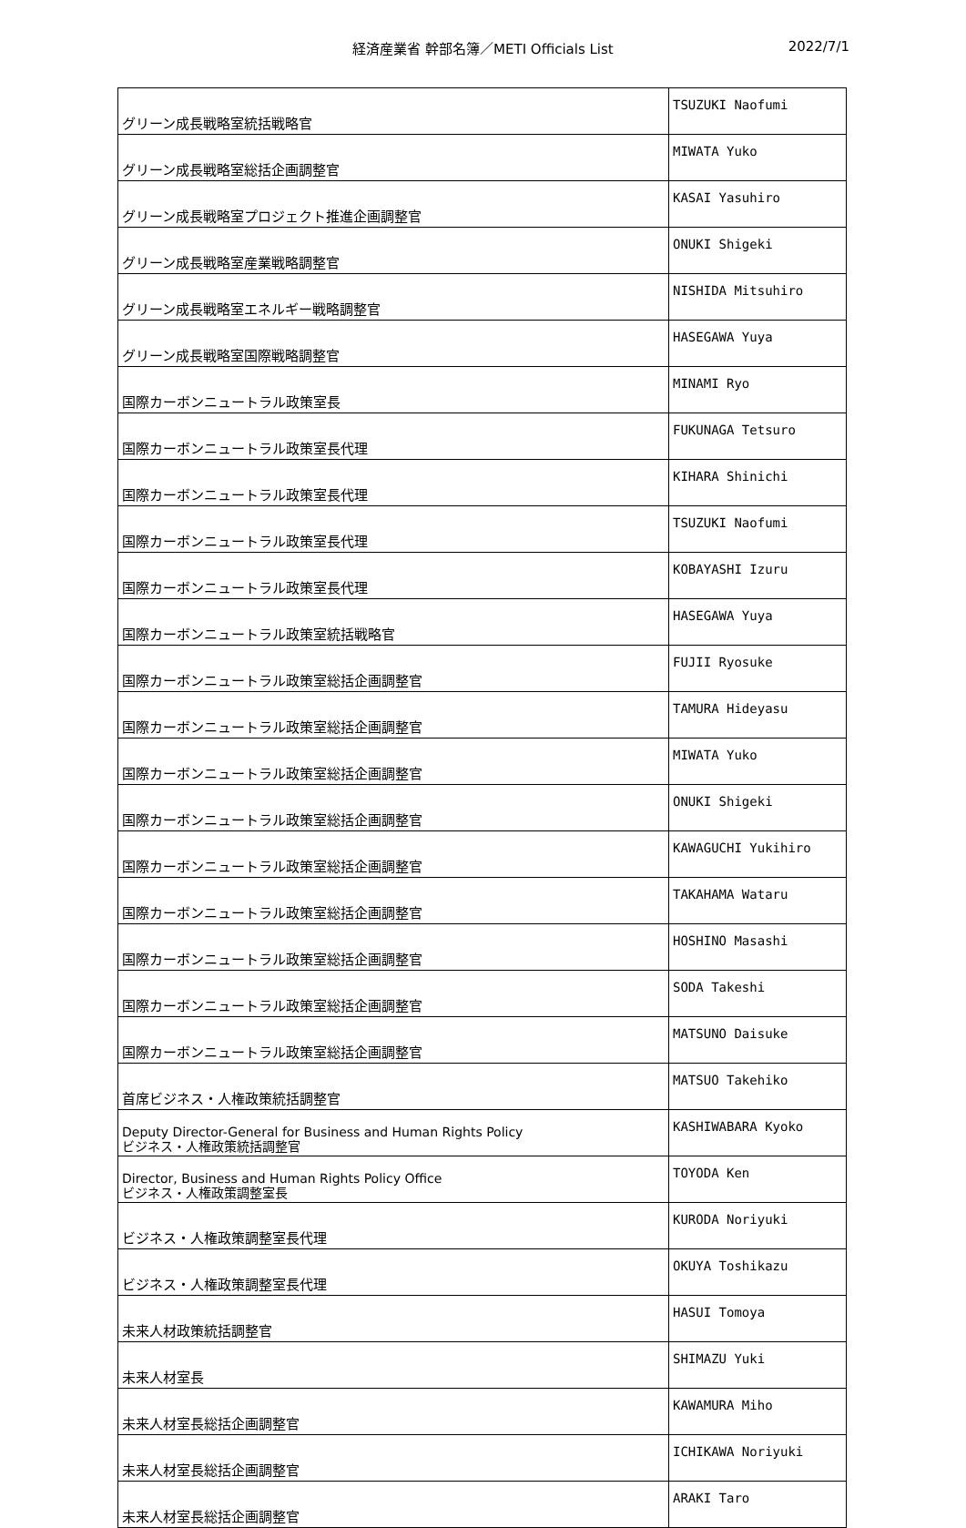経済産業省 幹部名簿／METI Officials List 2022/7/1
| グリーン成長戦略室統括戦略官 | TSUZUKI Naofumi |
| グリーン成長戦略室総括企画調整官 | MIWATA Yuko |
| グリーン成長戦略室プロジェクト推進企画調整官 | KASAI Yasuhiro |
| グリーン成長戦略室産業戦略調整官 | ONUKI Shigeki |
| グリーン成長戦略室エネルギー戦略調整官 | NISHIDA Mitsuhiro |
| グリーン成長戦略室国際戦略調整官 | HASEGAWA Yuya |
| 国際カーボンニュートラル政策室長 | MINAMI Ryo |
| 国際カーボンニュートラル政策室長代理 | FUKUNAGA Tetsuro |
| 国際カーボンニュートラル政策室長代理 | KIHARA Shinichi |
| 国際カーボンニュートラル政策室長代理 | TSUZUKI Naofumi |
| 国際カーボンニュートラル政策室長代理 | KOBAYASHI Izuru |
| 国際カーボンニュートラル政策室統括戦略官 | HASEGAWA Yuya |
| 国際カーボンニュートラル政策室総括企画調整官 | FUJII Ryosuke |
| 国際カーボンニュートラル政策室総括企画調整官 | TAMURA Hideyasu |
| 国際カーボンニュートラル政策室総括企画調整官 | MIWATA Yuko |
| 国際カーボンニュートラル政策室総括企画調整官 | ONUKI Shigeki |
| 国際カーボンニュートラル政策室総括企画調整官 | KAWAGUCHI Yukihiro |
| 国際カーボンニュートラル政策室総括企画調整官 | TAKAHAMA Wataru |
| 国際カーボンニュートラル政策室総括企画調整官 | HOSHINO Masashi |
| 国際カーボンニュートラル政策室総括企画調整官 | SODA Takeshi |
| 国際カーボンニュートラル政策室総括企画調整官 | MATSUNO Daisuke |
| 首席ビジネス・人権政策統括調整官 | MATSUO Takehiko |
| Deputy Director-General for Business and Human Rights Policy ビジネス・人権政策統括調整官 | KASHIWABARA Kyoko |
| Director, Business and Human Rights Policy Office ビジネス・人権政策調整室長 | TOYODA Ken |
| ビジネス・人権政策調整室長代理 | KURODA Noriyuki |
| ビジネス・人権政策調整室長代理 | OKUYA Toshikazu |
| 未来人材政策統括調整官 | HASUI Tomoya |
| 未来人材室長 | SHIMAZU Yuki |
| 未来人材室長総括企画調整官 | KAWAMURA Miho |
| 未来人材室長総括企画調整官 | ICHIKAWA Noriyuki |
| 未来人材室長総括企画調整官 | ARAKI Taro |